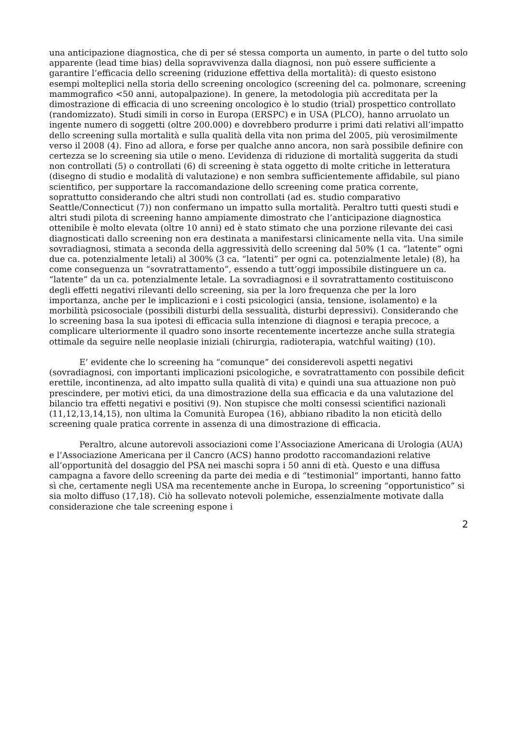una anticipazione diagnostica, che di per sé stessa comporta un aumento, in parte o del tutto solo apparente (lead time bias) della sopravvivenza dalla diagnosi, non può essere sufficiente a garantire l’efficacia dello screening (riduzione effettiva della mortalità): di questo esistono esempi molteplici nella storia dello screening oncologico (screening del ca. polmonare, screening mammografico <50 anni, autopalpazione). In genere, la metodologia più accreditata per la dimostrazione di efficacia di uno screening oncologico è lo studio (trial) prospettico controllato (randomizzato). Studi simili in corso in Europa (ERSPC) e in USA (PLCO), hanno arruolato un ingente numero di soggetti (oltre 200.000) e dovrebbero produrre i primi dati relativi all’impatto dello screening sulla mortalità e sulla qualità della vita non prima del 2005, più verosimilmente verso il 2008 (4). Fino ad allora, e forse per qualche anno ancora, non sarà possibile definire con certezza se lo screening sia utile o meno. L’evidenza di riduzione di mortalità suggerita da studi non controllati (5) o controllati (6) di screening è stata oggetto di molte critiche in letteratura (disegno di studio e modalità di valutazione) e non sembra sufficientemente affidabile, sul piano scientifico, per supportare la raccomandazione dello screening come pratica corrente, soprattutto considerando che altri studi non controllati (ad es. studio comparativo Seattle/Connecticut (7)) non confermano un impatto sulla mortalità. Peraltro tutti questi studi e altri studi pilota di screening hanno ampiamente dimostrato che l’anticipazione diagnostica ottenibile è molto elevata (oltre 10 anni) ed è stato stimato che una porzione rilevante dei casi diagnosticati dallo screening non era destinata a manifestarsi clinicamente nella vita. Una simile sovradiagnosi, stimata a seconda della aggressività dello screening dal 50% (1 ca. “latente” ogni due ca. potenzialmente letali) al 300% (3 ca. “latenti” per ogni ca. potenzialmente letale) (8), ha come conseguenza un “sovratrattamento”, essendo a tutt’oggi impossibile distinguere un ca. “latente” da un ca. potenzialmente letale. La sovradiagnosi e il sovratrattamento costituiscono degli effetti negativi rilevanti dello screening, sia per la loro frequenza che per la loro importanza, anche per le implicazioni e i costi psicologici (ansia, tensione, isolamento) e la morbilità psicosociale (possibili disturbi della sessualità, disturbi depressivi). Considerando che lo screening basa la sua ipotesi di efficacia sulla intenzione di diagnosi e terapia precoce, a complicare ulteriormente il quadro sono insorte recentemente incertezze anche sulla strategia ottimale da seguire nelle neoplasie iniziali (chirurgia, radioterapia, watchful waiting) (10).
E’ evidente che lo screening ha “comunque” dei considerevoli aspetti negativi (sovradiagnosi, con importanti implicazioni psicologiche, e sovratrattamento con possibile deficit erettile, incontinenza, ad alto impatto sulla qualità di vita) e quindi una sua attuazione non può prescindere, per motivi etici, da una dimostrazione della sua efficacia e da una valutazione del bilancio tra effetti negativi e positivi (9). Non stupisce che molti consessi scientifici nazionali (11,12,13,14,15), non ultima la Comunità Europea (16), abbiano ribadito la non eticità dello screening quale pratica corrente in assenza di una dimostrazione di efficacia.
Peraltro, alcune autorevoli associazioni come l’Associazione Americana di Urologia (AUA) e l’Associazione Americana per il Cancro (ACS) hanno prodotto raccomandazioni relative all’opportunità del dosaggio del PSA nei maschi sopra i 50 anni di età. Questo e una diffusa campagna a favore dello screening da parte dei media e di “testimonial” importanti, hanno fatto sì che, certamente negli USA ma recentemente anche in Europa, lo screening “opportunistico” si sia molto diffuso (17,18). Ciò ha sollevato notevoli polemiche, essenzialmente motivate dalla considerazione che tale screening espone i
2